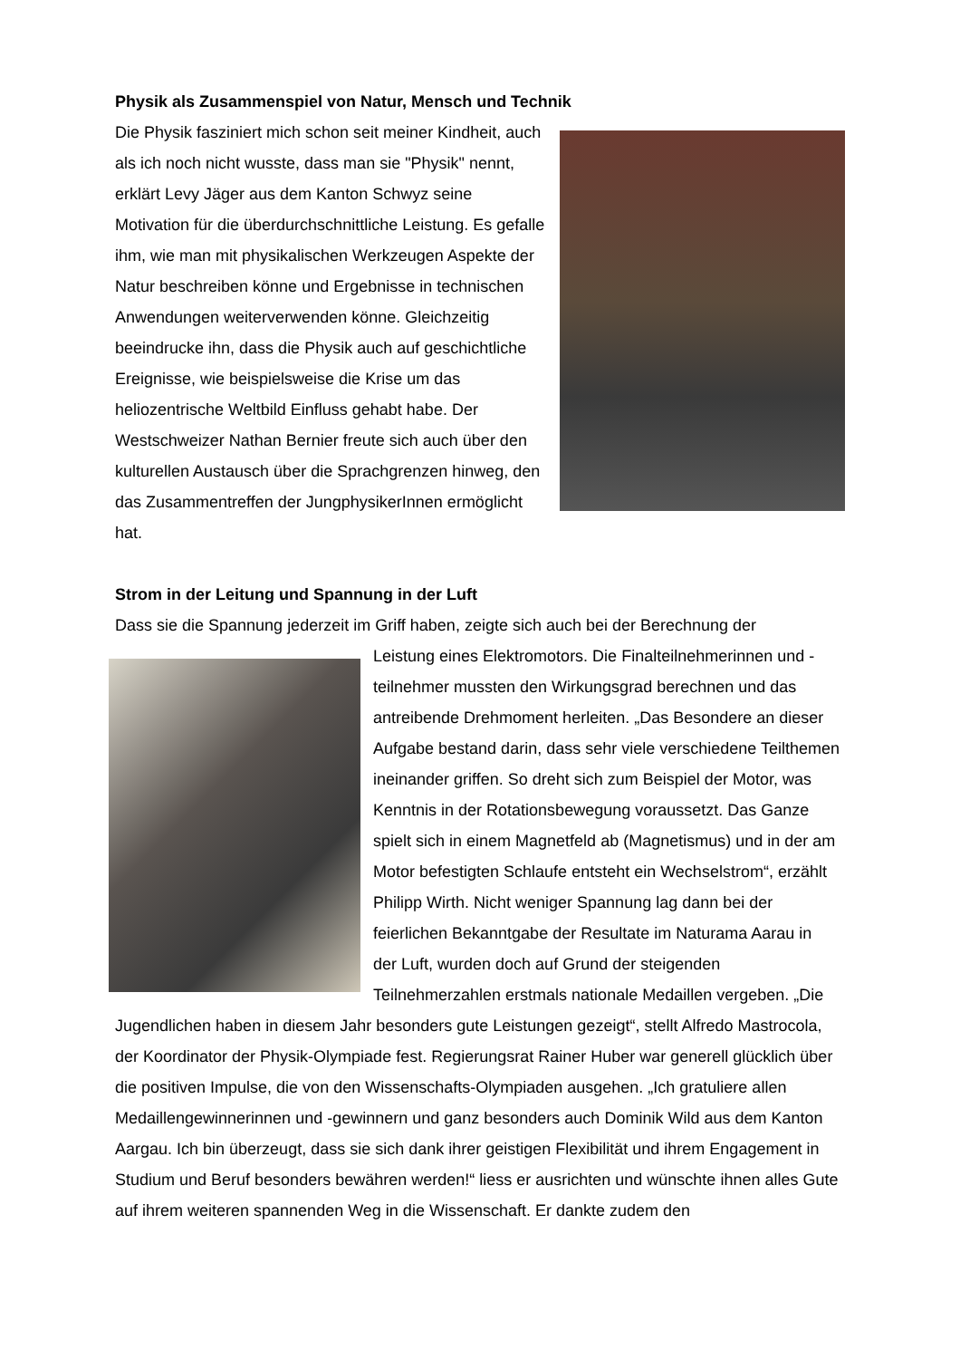Physik als Zusammenspiel von Natur, Mensch und Technik
Die Physik fasziniert mich schon seit meiner Kindheit, auch als ich noch nicht wusste, dass man sie "Physik" nennt, erklärt Levy Jäger aus dem Kanton Schwyz seine Motivation für die überdurchschnittliche Leistung. Es gefalle ihm, wie man mit physikalischen Werkzeugen Aspekte der Natur beschreiben könne und Ergebnisse in technischen Anwendungen weiterverwenden könne. Gleichzeitig beeindrucke ihn, dass die Physik auch auf geschichtliche Ereignisse, wie beispielsweise die Krise um das heliozentrische Weltbild Einfluss gehabt habe. Der Westschweizer Nathan Bernier freute sich auch über den kulturellen Austausch über die Sprachgrenzen hinweg, den das Zusammentreffen der JungphysikerInnen ermöglicht hat.
Strom in der Leitung und Spannung in der Luft
Dass sie die Spannung jederzeit im Griff haben, zeigte sich auch bei der Berechnung der
Leistung eines Elektromotors. Die Finalteilnehmerinnen und -teilnehmer mussten den Wirkungsgrad berechnen und das antreibende Drehmoment herleiten. „Das Besondere an dieser Aufgabe bestand darin, dass sehr viele verschiedene Teilthemen ineinander griffen. So dreht sich zum Beispiel der Motor, was Kenntnis in der Rotationsbewegung voraussetzt. Das Ganze spielt sich in einem Magnetfeld ab (Magnetismus) und in der am Motor befestigten Schlaufe entsteht ein Wechselstrom“, erzählt Philipp Wirth. Nicht weniger Spannung lag dann bei der feierlichen Bekanntgabe der Resultate im Naturama Aarau in der Luft, wurden doch auf Grund der steigenden Teilnehmerzahlen erstmals nationale Medaillen vergeben. „Die Jugendlichen haben in diesem Jahr besonders gute Leistungen gezeigt“, stellt Alfredo Mastrocola, der Koordinator der Physik-Olympiade fest. Regierungsrat Rainer Huber war generell glücklich über die positiven Impulse, die von den Wissenschafts-Olympiaden ausgehen. „Ich gratuliere allen Medaillengewinnerinnen und -gewinnern und ganz besonders auch Dominik Wild aus dem Kanton Aargau. Ich bin überzeugt, dass sie sich dank ihrer geistigen Flexibilität und ihrem Engagement in Studium und Beruf besonders bewähren werden!“ liess er ausrichten und wünschte ihnen alles Gute auf ihrem weiteren spannenden Weg in die Wissenschaft. Er dankte zudem den